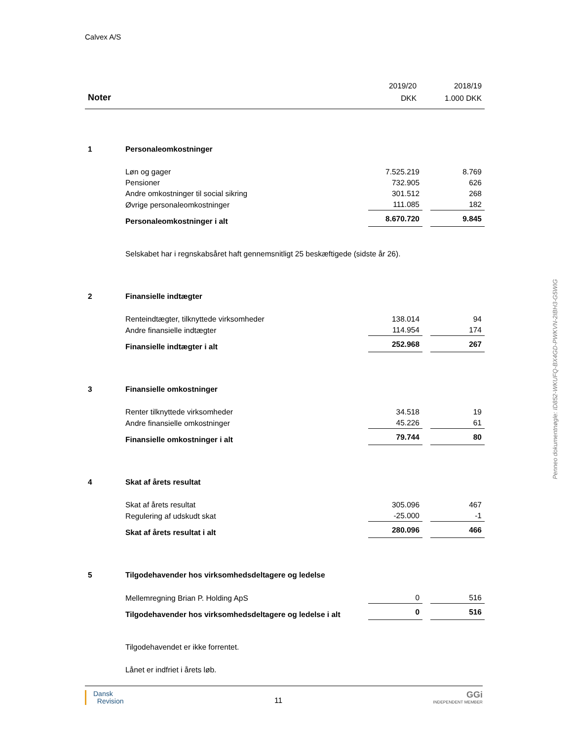Calvex A/S
| | 2019/20 | 2018/19 |
| Noter | DKK | 1.000 DKK |
| 1 | Personaleomkostninger | | | |
| | Løn og gager | 7.525.219 | | 8.769 |
| | Pensioner | 732.905 | | 626 |
| | Andre omkostninger til social sikring | 301.512 | | 268 |
| | Øvrige personaleomkostninger | 111.085 | | 182 |
| | Personaleomkostninger i alt | 8.670.720 | | 9.845 |
| | Selskabet har i regnskabsåret haft gennemsnitligt 25 beskæftigede (sidste år 26). | | | |
| 2 | Finansielle indtægter | | | |
| | Renteindtægter, tilknyttede virksomheder | 138.014 | | 94 |
| | Andre finansielle indtægter | 114.954 | | 174 |
| | Finansielle indtægter i alt | 252.968 | | 267 |
| 3 | Finansielle omkostninger | | | |
| | Renter tilknyttede virksomheder | 34.518 | | 19 |
| | Andre finansielle omkostninger | 45.226 | | 61 |
| | Finansielle omkostninger i alt | 79.744 | | 80 |
| 4 | Skat af årets resultat | | | |
| | Skat af årets resultat | 305.096 | | 467 |
| | Regulering af udskudt skat | -25.000 | | -1 |
| | Skat af årets resultat i alt | 280.096 | | 466 |
| 5 | Tilgodehavender hos virksomhedsdeltagere og ledelse | | | |
| | Mellemregning Brian P. Holding ApS | 0 | | 516 |
| | Tilgodehavender hos virksomhedsdeltagere og ledelse i alt | 0 | | 516 |
| | Tilgodehavendet er ikke forrentet. | | | |
| | Lånet er indfriet i årets løb. | | | |
Penneo dokumentnøgle: ID852-WKUFQ-BX4GD-PWKVN-2IBH3-G5WIG
Dansk
Revision
11
GGi
INDEPENDENT MEMBER